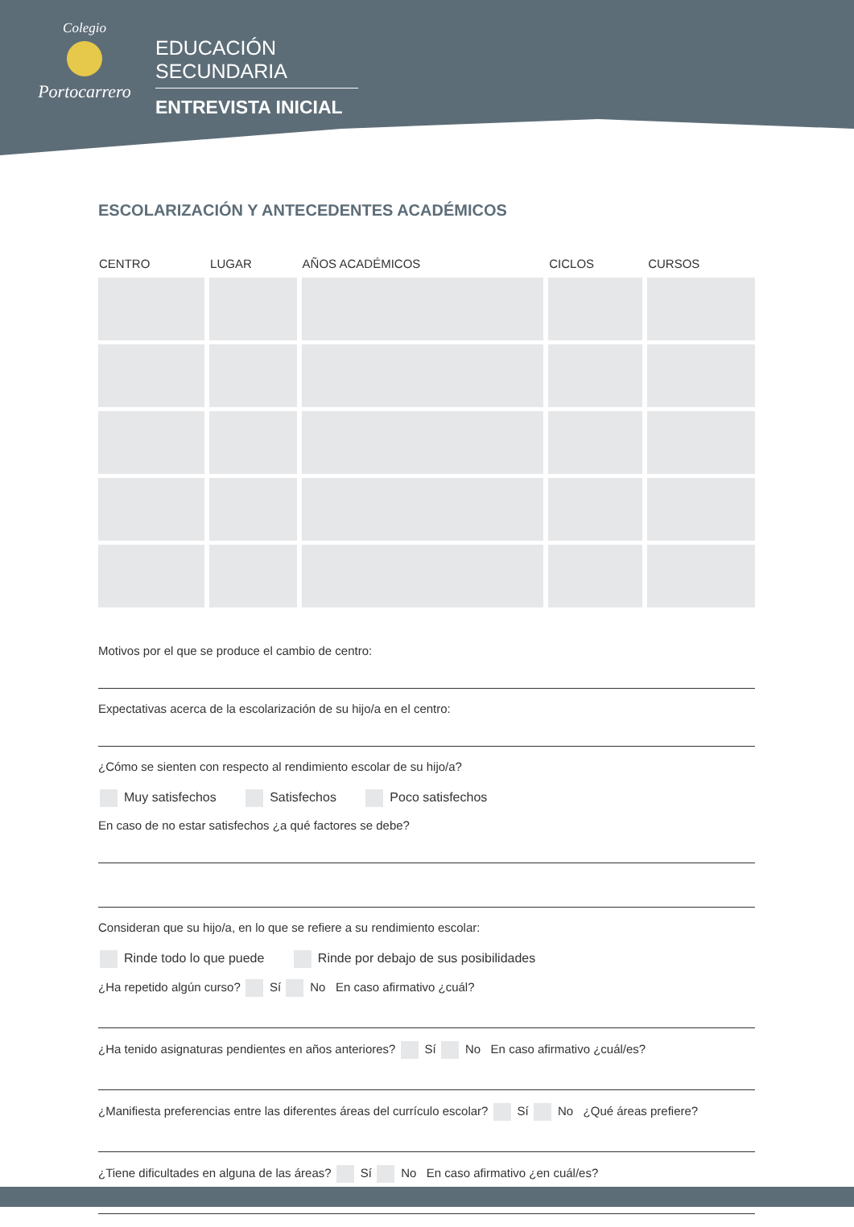Colegio
Portocarrero
EDUCACIÓN SECUNDARIA
ENTREVISTA INICIAL
ESCOLARIZACIÓN Y ANTECEDENTES ACADÉMICOS
| CENTRO | LUGAR | AÑOS ACADÉMICOS | CICLOS | CURSOS |
| --- | --- | --- | --- | --- |
Motivos por el que se produce el cambio de centro:
Expectativas acerca de la escolarización de su hijo/a en el centro:
¿Cómo se sienten con respecto al rendimiento escolar de su hijo/a?
Muy satisfechos Satisfechos Poco satisfechos
En caso de no estar satisfechos ¿a qué factores se debe?
Consideran que su hijo/a, en lo que se refiere a su rendimiento escolar:
Rinde todo lo que puede Rinde por debajo de sus posibilidades
¿Ha repetido algún curso? Sí No En caso afirmativo ¿cuál?
¿Ha tenido asignaturas pendientes en años anteriores? Sí No En caso afirmativo ¿cuál/es?
¿Manifiesta preferencias entre las diferentes áreas del currículo escolar? Sí No ¿Qué áreas prefiere?
¿Tiene dificultades en alguna de las áreas? Sí No En caso afirmativo ¿en cuál/es?